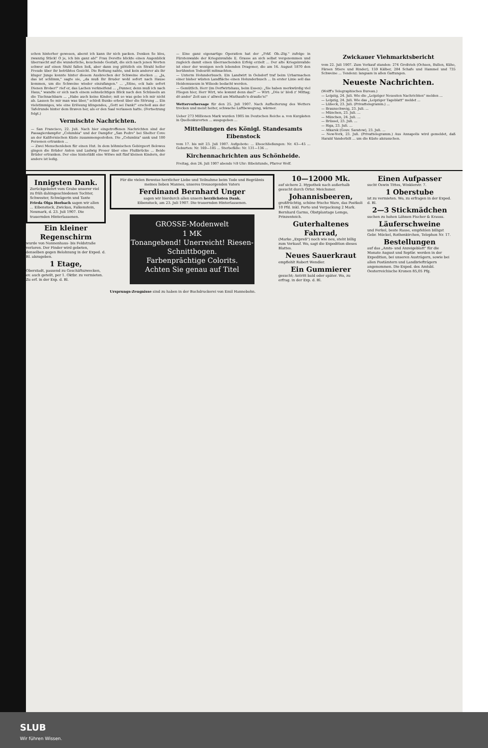schon hinterher gewesen, aberst ich kann ihr nich packen. Denken Se blos, zwanzig Stück! O je, ich bin ganz ab!" Frau Dorette blickte einen Augenblick überrascht auf die wunderliche, keuchende Gestalt, die sich nach jenen Worten schwer auf einen Stuhl fallen ließ, aber dann zog plötzlich ein Strahl heller Freude über ihr betrübtes Gesicht. Die Rettung nahte, und kein anderer als ihr kluger Junge konnte hinter diesem Ausbrechen der Schweine stecken ... „Ja, das ist schlimm," sagte sie, „da muß Ihr Bruder wohl sofort nach Hause kommen, um die Schweine wieder einzufangen." ... „Stine, eck hale sofort Dienen Brober!" rief er, das Lachen verkneifend ... „Dunner, denn muß ich nach Haus," wandte er sich nach einem sehnsüchtigen Blick nach den Schüsseln an die Tischnachbarn ... „Habe auch keine Kinder; mit so was gebe ich mir nicht ab. Lassen Se mir man was über," schloß Bunke erbost über die Störung ... Ein vielstimmiges, wie eine Erlösung klingendes, „Gott sei Dank!" erscholl aus der Tafelrunde hinter dem Braven her, als er den Saal verlassen hatte. (Fortsetzung folgt.)
Vermischte Nachrichten.
— San Francisco, 22. Juli. Nach hier eingetroffenen Nachrichten sind der Passagierdampfer „Columbia" und der Dampfer „San Pedro" bei Shelter Cove an der Kalifornischen Küste zusammengestoßen. Die „Columbia" sank und 100 Personen ertranken ...
— Zwei Menschenleben für einen Hut. In dem böhmischen Gebirgsort Belowes gingen die Brüder Anton und Ludwig Proser über eine Flußbrücke ... Beide Brüder ertranken. Der eine hinterläßt eine Witwe mit fünf kleinen Kindern, der andere ist ledig.
— Eine ganz eigenartige Operation hat der „Frkf. Ob.-Ztg." zufolge in Fürstenwalde der Kriegsinvalide E. Grasse an sich selbst vorgenommen und zugleich damit einen überraschenden Erfolg erzielt ... Der alte Kriegsinvalide ist einer der wenigen noch lebenden Dragoner, die am 16. August 1870 den berühmten Todesritt mitmachten.
— Unterm Holunderbusch. Ein Landwirt in Oelsdorf traf beim Urbarmachen einer bisher wüsten Landfläche einen Holunderbusch ... In erster Linie soll das Heidemuseum in Wilsede bedacht werden.
— Gemütlich. Herr (im Dorfwirtshaus, beim Essen): „Sie haben merkwürdig viel Fliegen hier, Herr Wirt, wie kommt denn das?" — Wirt: „Dös is' bloß z' Mittag; dö ander' Zeit san s' allweil am Misthaufe'n drauße'n!"
Wettervorhersage für den 25. Juli 1907. Nach Aufheiterung des Wetters trocken und meist heiter, schwache Luftbewegung, wärmer.
Ueber 273 Millionen Mark wurden 1905 im Deutschen Reiche a. von Kurgästen in Quellenkurorten ... ausgegeben ...
Mitteilungen des Königl. Standesamts Eibenstock
vom 17. bis mit 23. Juli 1907. Aufgebote: ... Eheschließungen: Nr. 43—45 ... Geburten: Nr. 169—185 ... Sterbefälle: Nr. 131—136 ...
Kirchennachrichten aus Schönheide.
Freitag, den 26. Juli 1907 abends ½9 Uhr: Bibelstunde, Pfarrer Wolf.
Zwickauer Viehmarktsbericht
vom 22. Juli 1907. Zum Verkauf standen: 274 Großvieh (Ochsen, Bullen, Kühe, Färsen Stiere und Rinder), 159 Kälber, 284 Schafe und Hammel und 735 Schweine ... Tendenz: langsam in allen Gattungen.
Neueste Nachrichten.
(Wolff's Telegraphisches Bureau.)
— Leipzig, 24. Juli. Wie die „Leipziger Neuesten Nachrichten" melden ...
— Leipzig, 24. Juli. Wie das „Leipziger Tageblatt" meldet ...
— Lübeck, 23. Juli. (Privattelegramm.) ...
— Braunschweig, 23. Juli. ...
— München, 23. Juli. ...
— München, 24. Juli. ...
— Brüssel, 23. Juli. ...
— Riga, 23. Juli. ...
— Atkarsk (Gouv. Saratow), 23. Juli. ...
— New-York, 23. Juli. (Privattelegramm.) Aus Annapolis wird gemeldet, daß Harald Vanderbilt ... um die Küste abzusuchen.
Innigsten Dank.
Zurückgekehrt vom Grabe unserer viel zu früh dahingeschiedenen Tochter, Schwester, Schwägerin und Tante Frieda Olga Horbach sagen wir allen ... Eibenstock, Zwickau, Falkenstein, Neumark, d. 23. Juli 1907. Die trauernden Hinterlassenen.
Ein kleiner Regenschirm
wurde von Nonnenhaus- bis Feldstraße verloren. Der Finder wird gebeten, denselben gegen Belohnung in der Exped. d. Bl. abzugeben.
1 Etage,
Oberstadt, passend zu Geschäftszwecken, ev. auch geteilt, per 1. Oktbr. zu vermieten. Zu erf. in der Exp. d. Bl.
Für die vielen Beweise herzlicher Liebe und Teilnahme beim Tode und Begräbnis meines lieben Mannes, unseres treusorgenden Vaters
Ferdinand Bernhard Unger
sagen wir hierdurch allen unsern herzlichsten Dank.
Eibenstock, am 23. Juli 1907. Die trauernden Hinterlassenen.
GROSSE-Modenwelt
1 MK
Tonangebend! Unerreicht! Riesen-Schnittbogen.
Farbenprächtige Colorits.
Achten Sie genau auf Titel
Ursprungs-Zeugnisse sind zu haben in der Buchdruckerei von Emil Hannebohn.
10—12000 Mk.
auf sichere 2. Hypothek nach außerhalb gesucht durch Ortsr. Meichsner.
Johannisbeeren,
großfrüchtig, schöne frische Ware, das Postkoli 10 Pfd. inkl. Porto und Verpackung 2 Mark. Bernhard Garms, Obstplantage Lemgo, Prinzenteich.
Guterhaltenes Fahrrad,
(Marke „Expreß") noch wie neu, steht billig zum Verkauf. Wo, sagt die Expedition dieses Blattes.
Neues Sauerkraut
empfiehlt Robert Wendler.
Ein Gummierer
gesucht; Antritt bald oder später. Wo, zu erfrag. in der Exp. d. Bl.
Einen Aufpasser
sucht Oswin Tittes, Winklerstr. 7.
1 Oberstube
ist zu vermieten. Wo, zu erfragen in der Exped. d. Bl.
2—3 Stickmädchen
suchen zu hohen Löhnen Fischer & Krauss.
Läuferschweine
und Ferkel, beste Rasse, empfehlen billigst Gebr. Möckel, Rothenkirchen, Telephon Nr. 17.
Bestellungen
auf das „Amts- und Anzeigeblatt" für die Monate August und Septbr. werden in der Expedition, bei unseren Austrägern, sowie bei allen Postämtern und Landbriefträgern angenommen. Die Exped. des Amtsbl.
Oesterreichische Kronen 85,05 Pfg.
SLUB
Wir führen Wissen.